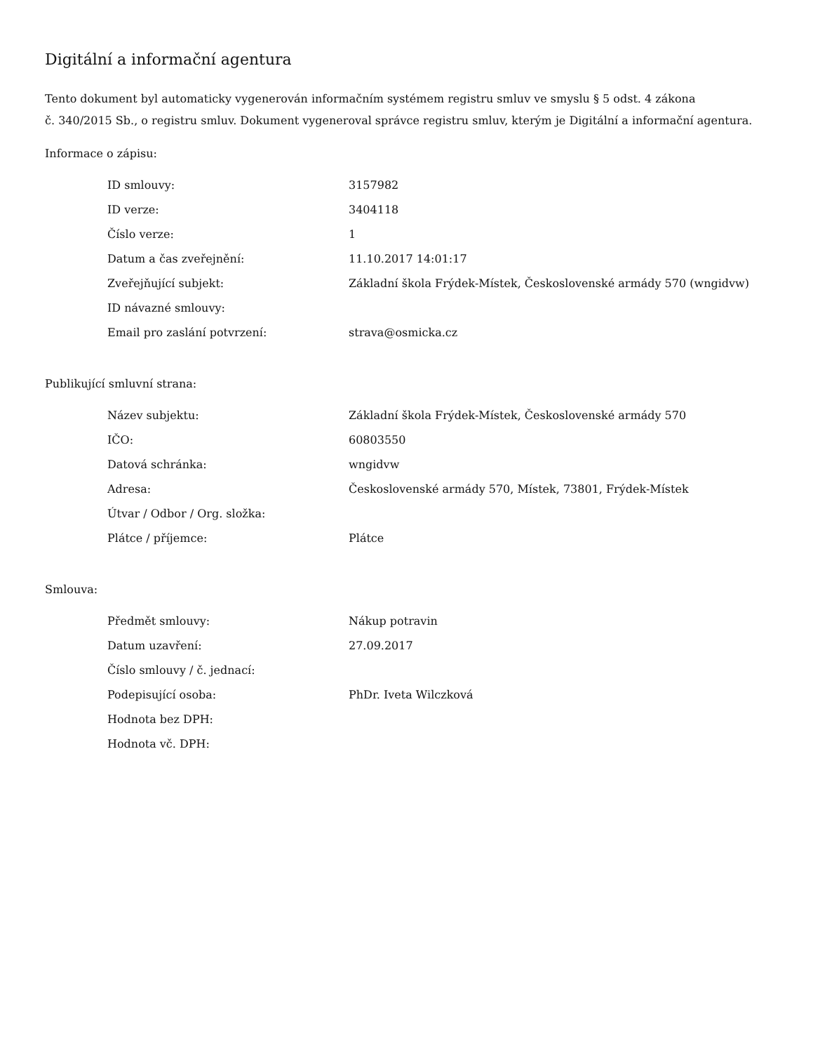Digitální a informační agentura
Tento dokument byl automaticky vygenerován informačním systémem registru smluv ve smyslu § 5 odst. 4 zákona
č. 340/2015 Sb., o registru smluv. Dokument vygeneroval správce registru smluv, kterým je Digitální a informační agentura.
Informace o zápisu:
| ID smlouvy: | 3157982 |
| ID verze: | 3404118 |
| Číslo verze: | 1 |
| Datum a čas zveřejnění: | 11.10.2017 14:01:17 |
| Zveřejňující subjekt: | Základní škola Frýdek-Místek, Československé armády 570 (wngidvw) |
| ID návazné smlouvy: | |
| Email pro zaslání potvrzení: | strava@osmicka.cz |
Publikující smluvní strana:
| Název subjektu: | Základní škola Frýdek-Místek, Československé armády 570 |
| IČO: | 60803550 |
| Datová schránka: | wngidvw |
| Adresa: | Československé armády 570, Místek, 73801, Frýdek-Místek |
| Útvar / Odbor / Org. složka: | |
| Plátce / příjemce: | Plátce |
Smlouva:
| Předmět smlouvy: | Nákup potravin |
| Datum uzavření: | 27.09.2017 |
| Číslo smlouvy / č. jednací: | |
| Podepisující osoba: | PhDr. Iveta Wilczková |
| Hodnota bez DPH: | |
| Hodnota vč. DPH: | |